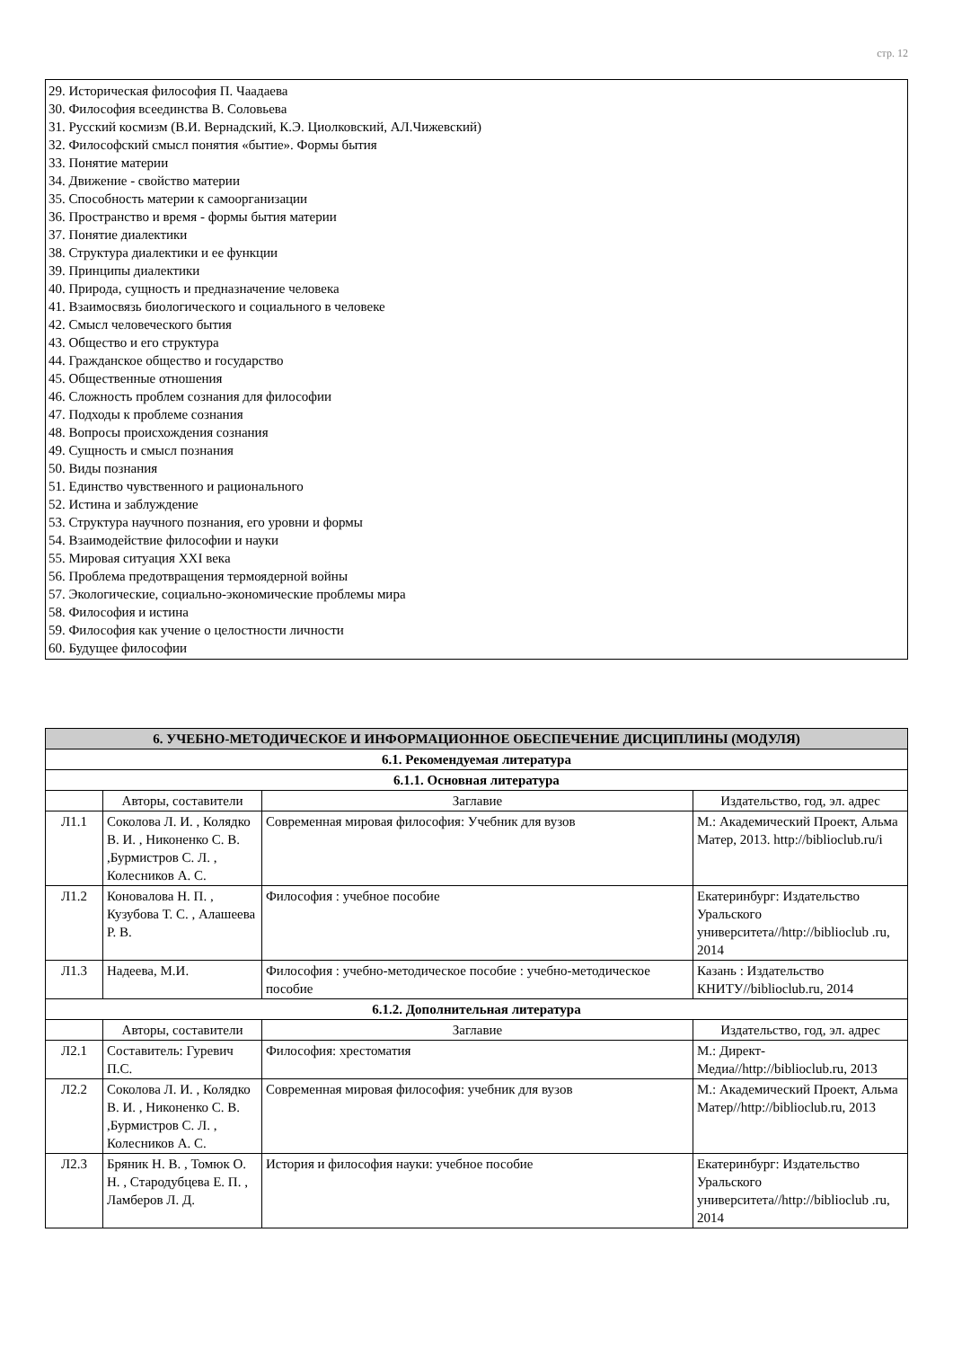стр. 12
29. Историческая философия П. Чаадаева
30. Философия всеединства В. Соловьева
31. Русский космизм (В.И. Вернадский, К.Э. Циолковский, АЛ.Чижевский)
32. Философский смысл понятия «бытие». Формы бытия
33. Понятие материи
34. Движение - свойство материи
35. Способность материи к самоорганизации
36. Пространство и время - формы бытия материи
37. Понятие диалектики
38. Структура диалектики и ее функции
39. Принципы диалектики
40. Природа, сущность и предназначение человека
41. Взаимосвязь биологического и социального в человеке
42. Смысл человеческого бытия
43. Общество и его структура
44. Гражданское общество и государство
45. Общественные отношения
46. Сложность проблем сознания для философии
47. Подходы к проблеме сознания
48. Вопросы происхождения сознания
49. Сущность и смысл познания
50. Виды познания
51. Единство чувственного и рационального
52. Истина и заблуждение
53. Структура научного познания, его уровни и формы
54. Взаимодействие философии и науки
55. Мировая ситуация XXI века
56. Проблема предотвращения термоядерной войны
57. Экологические, социально-экономические проблемы мира
58. Философия и истина
59. Философия как учение о целостности личности
60. Будущее философии
| 6. УЧЕБНО-МЕТОДИЧЕСКОЕ И ИНФОРМАЦИОННОЕ ОБЕСПЕЧЕНИЕ ДИСЦИПЛИНЫ (МОДУЛЯ) | | | |
| 6.1. Рекомендуемая литература | | | |
| 6.1.1. Основная литература | | | |
| | Авторы, составители | Заглавие | Издательство, год, эл. адрес |
| Л1.1 | Соколова Л. И. , Колядко В. И. , Никоненко С. В. ,Бурмистров С. Л. , Колесников А. С. | Современная мировая философия: Учебник для вузов | М.: Академический Проект, Альма Матер, 2013. http://biblioclub.ru/i |
| Л1.2 | Коновалова Н. П. , Кузубова Т. С. , Алашеева Р. В. | Философия : учебное пособие | Екатеринбург: Издательство Уральского университета//http://biblioclub .ru, 2014 |
| Л1.3 | Надеева, М.И. | Философия : учебно-методическое пособие : учебно-методическое пособие | Казань : Издательство КНИТУ//biblioclub.ru, 2014 |
| 6.1.2. Дополнительная литература | | | |
| | Авторы, составители | Заглавие | Издательство, год, эл. адрес |
| Л2.1 | Составитель: Гуревич П.С. | Философия: хрестоматия | М.: Директ-Медиа//http://biblioclub.ru, 2013 |
| Л2.2 | Соколова Л. И. , Колядко В. И. , Никоненко С. В. ,Бурмистров С. Л. , Колесников А. С. | Современная мировая философия: учебник для вузов | М.: Академический Проект, Альма Матер//http://biblioclub.ru, 2013 |
| Л2.3 | Бряник Н. В. , Томюк О. Н. , Стародубцева Е. П. , Ламберов Л. Д. | История и философия науки: учебное пособие | Екатеринбург: Издательство Уральского университета//http://biblioclub .ru, 2014 |